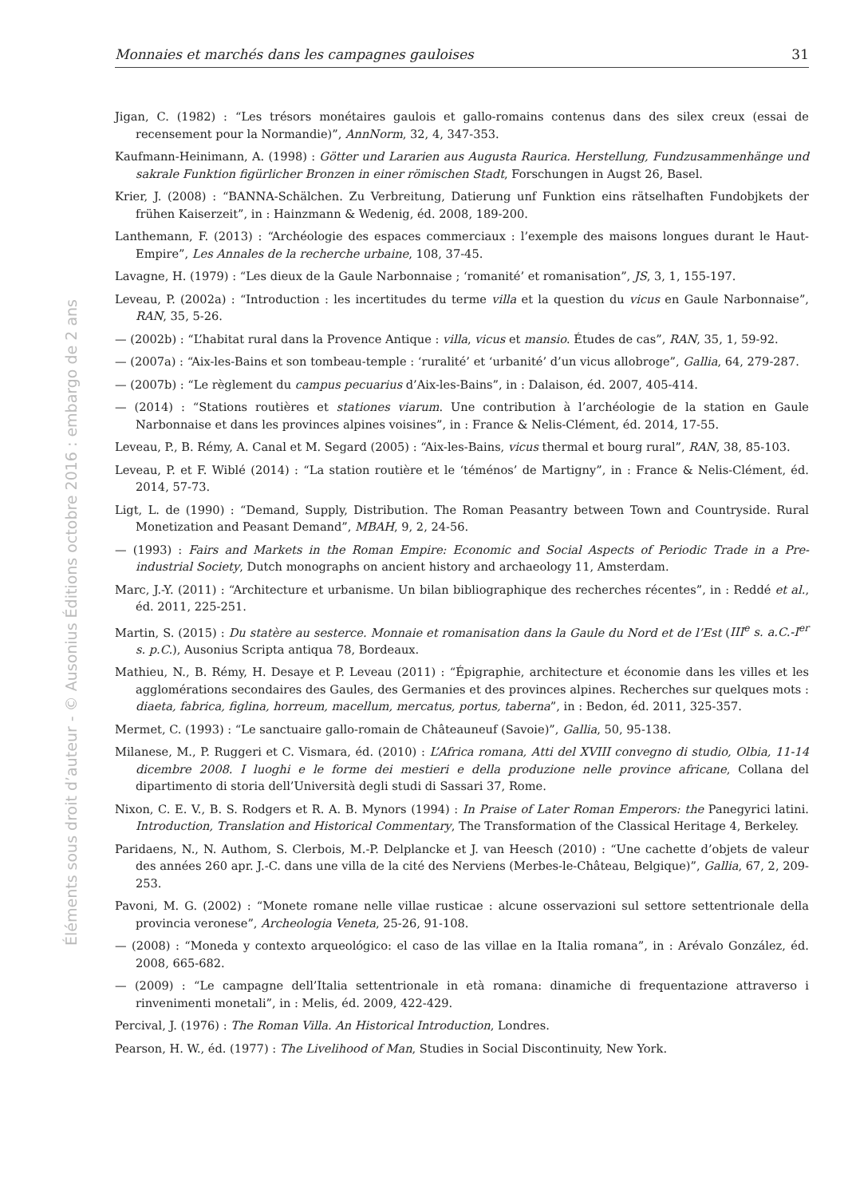Monnaies et marchés dans les campagnes gauloises 31
Éléments sous droit d’auteur - © Ausonius Éditions octobre 2016 : embargo de 2 ans
Jigan, C. (1982) : “Les trésors monétaires gaulois et gallo-romains contenus dans des silex creux (essai de recensement pour la Normandie)”, AnnNorm, 32, 4, 347-353.
Kaufmann-Heinimann, A. (1998) : Götter und Lararien aus Augusta Raurica. Herstellung, Fundzusammenhänge und sakrale Funktion figürlicher Bronzen in einer römischen Stadt, Forschungen in Augst 26, Basel.
Krier, J. (2008) : “BANNA-Schälchen. Zu Verbreitung, Datierung unf Funktion eins rätselhaften Fundobjkets der frühen Kaiserzeit”, in : Hainzmann & Wedenig, éd. 2008, 189-200.
Lanthemann, F. (2013) : “Archéologie des espaces commerciaux : l’exemple des maisons longues durant le Haut-Empire”, Les Annales de la recherche urbaine, 108, 37-45.
Lavagne, H. (1979) : “Les dieux de la Gaule Narbonnaise ; ‘romanité’ et romanisation”, JS, 3, 1, 155-197.
Leveau, P. (2002a) : “Introduction : les incertitudes du terme villa et la question du vicus en Gaule Narbonnaise”, RAN, 35, 5-26.
— (2002b) : “L’habitat rural dans la Provence Antique : villa, vicus et mansio. Études de cas”, RAN, 35, 1, 59-92.
— (2007a) : “Aix-les-Bains et son tombeau-temple : ‘ruralité’ et ‘urbanité’ d’un vicus allobroge”, Gallia, 64, 279-287.
— (2007b) : “Le règlement du campus pecuarius d’Aix-les-Bains”, in : Dalaison, éd. 2007, 405-414.
— (2014) : “Stations routières et stationes viarum. Une contribution à l’archéologie de la station en Gaule Narbonnaise et dans les provinces alpines voisines”, in : France & Nelis-Clément, éd. 2014, 17-55.
Leveau, P., B. Rémy, A. Canal et M. Segard (2005) : “Aix-les-Bains, vicus thermal et bourg rural”, RAN, 38, 85-103.
Leveau, P. et F. Wiblé (2014) : “La station routière et le ‘téménos’ de Martigny”, in : France & Nelis-Clément, éd. 2014, 57-73.
Ligt, L. de (1990) : “Demand, Supply, Distribution. The Roman Peasantry between Town and Countryside. Rural Monetization and Peasant Demand”, MBAH, 9, 2, 24-56.
— (1993) : Fairs and Markets in the Roman Empire: Economic and Social Aspects of Periodic Trade in a Pre-industrial Society, Dutch monographs on ancient history and archaeology 11, Amsterdam.
Marc, J.-Y. (2011) : “Architecture et urbanisme. Un bilan bibliographique des recherches récentes”, in : Reddé et al., éd. 2011, 225-251.
Martin, S. (2015) : Du statère au sesterce. Monnaie et romanisation dans la Gaule du Nord et de l’Est (III<sup>e</sup> s. a.C.-I<sup>er</sup> s. p.C.), Ausonius Scripta antiqua 78, Bordeaux.
Mathieu, N., B. Rémy, H. Desaye et P. Leveau (2011) : “Épigraphie, architecture et économie dans les villes et les agglomérations secondaires des Gaules, des Germanies et des provinces alpines. Recherches sur quelques mots : diaeta, fabrica, figlina, horreum, macellum, mercatus, portus, taberna”, in : Bedon, éd. 2011, 325-357.
Mermet, C. (1993) : “Le sanctuaire gallo-romain de Châteauneuf (Savoie)”, Gallia, 50, 95-138.
Milanese, M., P. Ruggeri et C. Vismara, éd. (2010) : L’Africa romana, Atti del XVIII convegno di studio, Olbia, 11-14 dicembre 2008. I luoghi e le forme dei mestieri e della produzione nelle province africane, Collana del dipartimento di storia dell’Università degli studi di Sassari 37, Rome.
Nixon, C. E. V., B. S. Rodgers et R. A. B. Mynors (1994) : In Praise of Later Roman Emperors: the Panegyrici latini. Introduction, Translation and Historical Commentary, The Transformation of the Classical Heritage 4, Berkeley.
Paridaens, N., N. Authom, S. Clerbois, M.-P. Delplancke et J. van Heesch (2010) : “Une cachette d’objets de valeur des années 260 apr. J.-C. dans une villa de la cité des Nerviens (Merbes-le-Château, Belgique)”, Gallia, 67, 2, 209-253.
Pavoni, M. G. (2002) : “Monete romane nelle villae rusticae : alcune osservazioni sul settore settentrionale della provincia veronese”, Archeologia Veneta, 25-26, 91-108.
— (2008) : “Moneda y contexto arqueológico: el caso de las villae en la Italia romana”, in : Arévalo González, éd. 2008, 665-682.
— (2009) : “Le campagne dell’Italia settentrionale in età romana: dinamiche di frequentazione attraverso i rinvenimenti monetali”, in : Melis, éd. 2009, 422-429.
Percival, J. (1976) : The Roman Villa. An Historical Introduction, Londres.
Pearson, H. W., éd. (1977) : The Livelihood of Man, Studies in Social Discontinuity, New York.